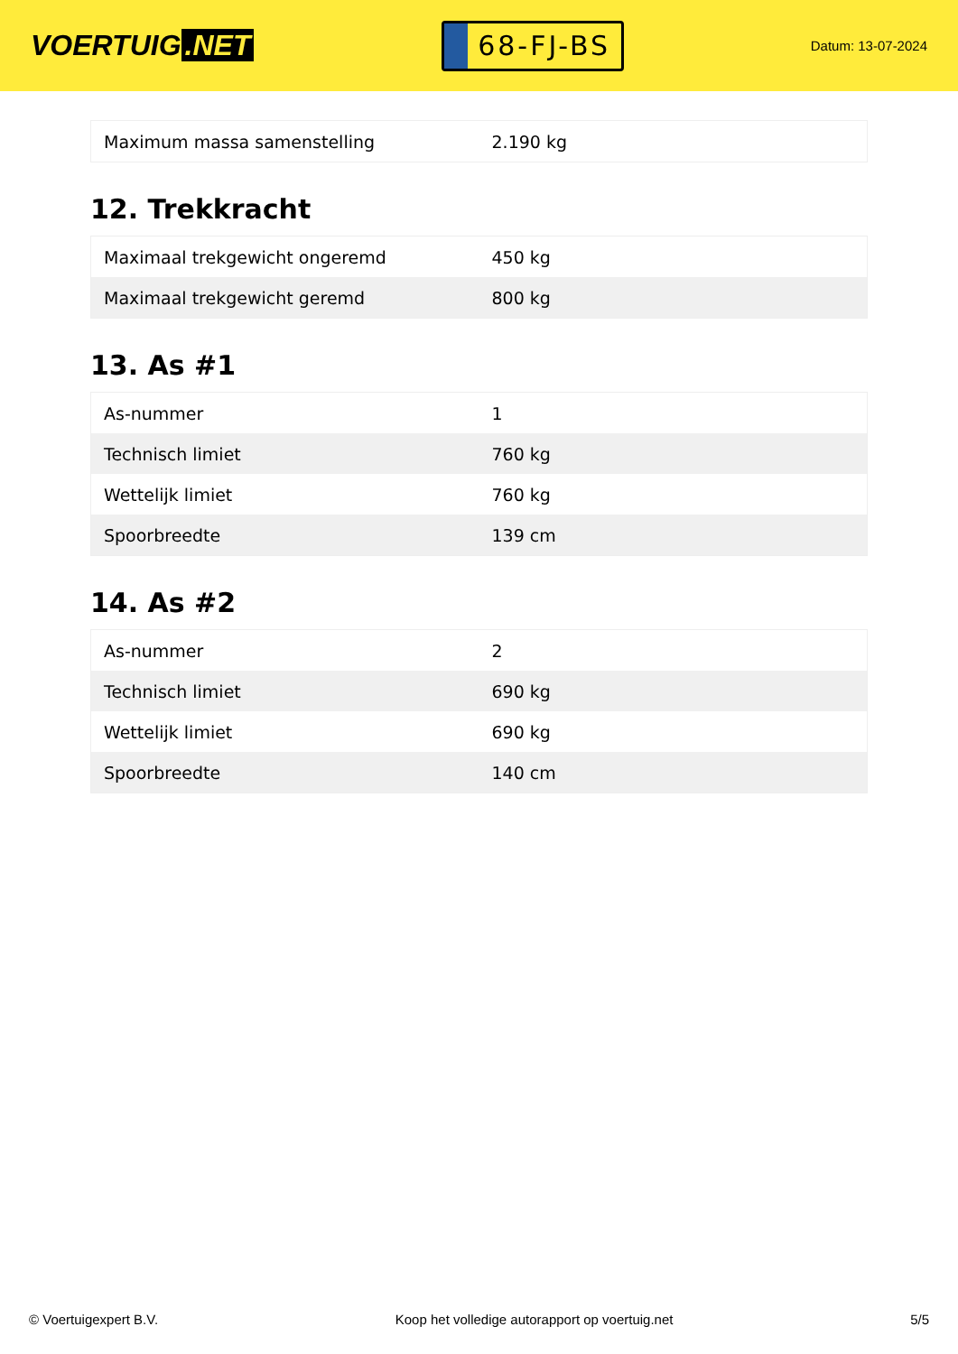VOERTUIG.NET
68-FJ-BS
Datum: 13-07-2024
| Maximum massa samenstelling | 2.190 kg |
12. Trekkracht
| Maximaal trekgewicht ongeremd | 450 kg |
| Maximaal trekgewicht geremd | 800 kg |
13. As #1
| As-nummer | 1 |
| Technisch limiet | 760 kg |
| Wettelijk limiet | 760 kg |
| Spoorbreedte | 139 cm |
14. As #2
| As-nummer | 2 |
| Technisch limiet | 690 kg |
| Wettelijk limiet | 690 kg |
| Spoorbreedte | 140 cm |
© Voertuigexpert B.V. Koop het volledige autorapport op voertuig.net 5/5